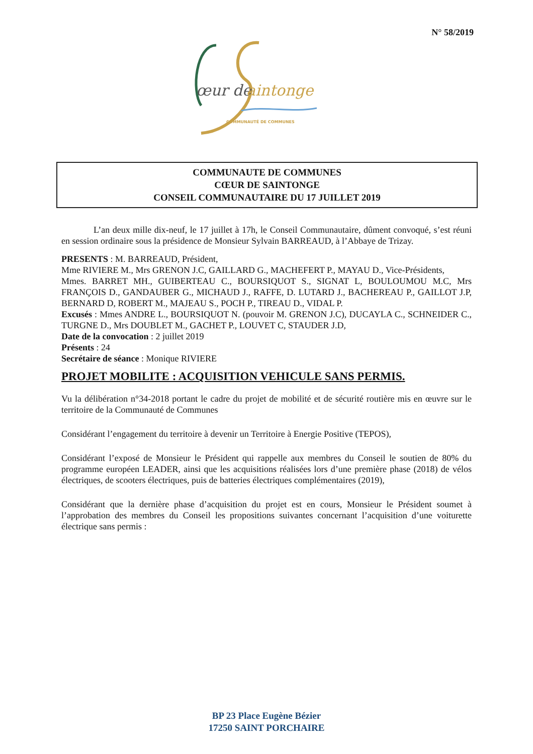N° 58/2019
œur de
aintonge
COMMUNAUTÉ DE COMMUNES
COMMUNAUTE DE COMMUNES
CŒUR DE SAINTONGE
CONSEIL COMMUNAUTAIRE DU 17 JUILLET 2019
L’an deux mille dix-neuf, le 17 juillet à 17h, le Conseil Communautaire, dûment convoqué, s’est réuni en session ordinaire sous la présidence de Monsieur Sylvain BARREAUD, à l’Abbaye de Trizay.
PRESENTS : M. BARREAUD, Président,
Mme RIVIERE M., Mrs GRENON J.C, GAILLARD G., MACHEFERT P., MAYAU D., Vice-Présidents,
Mmes. BARRET MH., GUIBERTEAU C., BOURSIQUOT S., SIGNAT L, BOULOUMOU M.C, Mrs FRANÇOIS D., GANDAUBER G., MICHAUD J., RAFFE, D. LUTARD J., BACHEREAU P., GAILLOT J.P, BERNARD D, ROBERT M., MAJEAU S., POCH P., TIREAU D., VIDAL P.
Excusés : Mmes ANDRE L., BOURSIQUOT N. (pouvoir M. GRENON J.C), DUCAYLA C., SCHNEIDER C., TURGNE D., Mrs DOUBLET M., GACHET P., LOUVET C, STAUDER J.D,
Date de la convocation : 2 juillet 2019
Présents : 24
Secrétaire de séance : Monique RIVIERE
PROJET MOBILITE : ACQUISITION VEHICULE SANS PERMIS.
Vu la délibération n°34-2018 portant le cadre du projet de mobilité et de sécurité routière mis en œuvre sur le territoire de la Communauté de Communes
Considérant l’engagement du territoire à devenir un Territoire à Energie Positive (TEPOS),
Considérant l’exposé de Monsieur le Président qui rappelle aux membres du Conseil le soutien de 80% du programme européen LEADER, ainsi que les acquisitions réalisées lors d’une première phase (2018) de vélos électriques, de scooters électriques, puis de batteries électriques complémentaires (2019),
Considérant que la dernière phase d’acquisition du projet est en cours, Monsieur le Président soumet à l’approbation des membres du Conseil les propositions suivantes concernant l’acquisition d’une voiturette électrique sans permis :
BP 23 Place Eugène Bézier
17250 SAINT PORCHAIRE